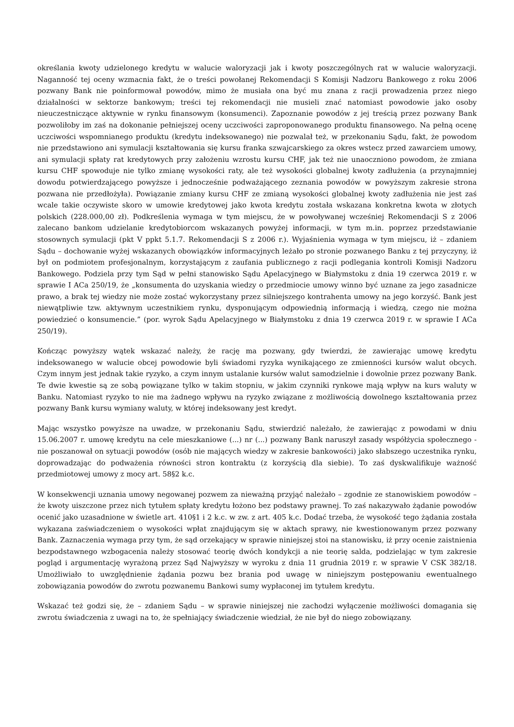określania kwoty udzielonego kredytu w walucie waloryzacji jak i kwoty poszczególnych rat w walucie waloryzacji. Naganność tej oceny wzmacnia fakt, że o treści powołanej Rekomendacji S Komisji Nadzoru Bankowego z roku 2006 pozwany Bank nie poinformował powodów, mimo że musiała ona być mu znana z racji prowadzenia przez niego działalności w sektorze bankowym; treści tej rekomendacji nie musieli znać natomiast powodowie jako osoby nieuczestniczące aktywnie w rynku finansowym (konsumenci). Zapoznanie powodów z jej treścią przez pozwany Bank pozwoliłoby im zaś na dokonanie pełniejszej oceny uczciwości zaproponowanego produktu finansowego. Na pełną ocenę uczciwości wspomnianego produktu (kredytu indeksowanego) nie pozwalał też, w przekonaniu Sądu, fakt, że powodom nie przedstawiono ani symulacji kształtowania się kursu franka szwajcarskiego za okres wstecz przed zawarciem umowy, ani symulacji spłaty rat kredytowych przy założeniu wzrostu kursu CHF, jak też nie unaoczniono powodom, że zmiana kursu CHF spowoduje nie tylko zmianę wysokości raty, ale też wysokości globalnej kwoty zadłużenia (a przynajmniej dowodu potwierdzającego powyższe i jednocześnie podważającego zeznania powodów w powyższym zakresie strona pozwana nie przedłożyła). Powiązanie zmiany kursu CHF ze zmianą wysokości globalnej kwoty zadłużenia nie jest zaś wcale takie oczywiste skoro w umowie kredytowej jako kwota kredytu została wskazana konkretna kwota w złotych polskich (228.000,00 zł). Podkreślenia wymaga w tym miejscu, że w powoływanej wcześniej Rekomendacji S z 2006 zalecano bankom udzielanie kredytobiorcom wskazanych powyżej informacji, w tym m.in. poprzez przedstawianie stosownych symulacji (pkt V ppkt 5.1.7. Rekomendacji S z 2006 r.). Wyjaśnienia wymaga w tym miejscu, iż – zdaniem Sądu – dochowanie wyżej wskazanych obowiązków informacyjnych leżało po stronie pozwanego Banku z tej przyczyny, iż był on podmiotem profesjonalnym, korzystającym z zaufania publicznego z racji podlegania kontroli Komisji Nadzoru Bankowego. Podziela przy tym Sąd w pełni stanowisko Sądu Apelacyjnego w Białymstoku z dnia 19 czerwca 2019 r. w sprawie I ACa 250/19, że „konsumenta do uzyskania wiedzy o przedmiocie umowy winno być uznane za jego zasadnicze prawo, a brak tej wiedzy nie może zostać wykorzystany przez silniejszego kontrahenta umowy na jego korzyść. Bank jest niewątpliwie tzw. aktywnym uczestnikiem rynku, dysponującym odpowiednią informacją i wiedzą, czego nie można powiedzieć o konsumencie.” (por. wyrok Sądu Apelacyjnego w Białymstoku z dnia 19 czerwca 2019 r. w sprawie I ACa 250/19).
Kończąc powyższy wątek wskazać należy, że rację ma pozwany, gdy twierdzi, że zawierając umowę kredytu indeksowanego w walucie obcej powodowie byli świadomi ryzyka wynikającego ze zmienności kursów walut obcych. Czym innym jest jednak takie ryzyko, a czym innym ustalanie kursów walut samodzielnie i dowolnie przez pozwany Bank. Te dwie kwestie są ze sobą powiązane tylko w takim stopniu, w jakim czynniki rynkowe mają wpływ na kurs waluty w Banku. Natomiast ryzyko to nie ma żadnego wpływu na ryzyko związane z możliwością dowolnego kształtowania przez pozwany Bank kursu wymiany waluty, w której indeksowany jest kredyt.
Mając wszystko powyższe na uwadze, w przekonaniu Sądu, stwierdzić należało, że zawierając z powodami w dniu 15.06.2007 r. umowę kredytu na cele mieszkaniowe (...) nr (...) pozwany Bank naruszył zasady współżycia społecznego - nie poszanował on sytuacji powodów (osób nie mających wiedzy w zakresie bankowości) jako słabszego uczestnika rynku, doprowadzając do podważenia równości stron kontraktu (z korzyścią dla siebie). To zaś dyskwalifikuje ważność przedmiotowej umowy z mocy art. 58§2 k.c.
W konsekwencji uznania umowy negowanej pozwem za nieważną przyjąć należało – zgodnie ze stanowiskiem powodów – że kwoty uiszczone przez nich tytułem spłaty kredytu łożono bez podstawy prawnej. To zaś nakazywało żądanie powodów ocenić jako uzasadnione w świetle art. 410§1 i 2 k.c. w zw. z art. 405 k.c. Dodać trzeba, że wysokość tego żądania została wykazana zaświadczeniem o wysokości wpłat znajdującym się w aktach sprawy, nie kwestionowanym przez pozwany Bank. Zaznaczenia wymaga przy tym, że sąd orzekający w sprawie niniejszej stoi na stanowisku, iż przy ocenie zaistnienia bezpodstawnego wzbogacenia należy stosować teorię dwóch kondykcji a nie teorię salda, podzielając w tym zakresie pogląd i argumentację wyrażoną przez Sąd Najwyższy w wyroku z dnia 11 grudnia 2019 r. w sprawie V CSK 382/18. Umożliwiało to uwzględnienie żądania pozwu bez brania pod uwagę w niniejszym postępowaniu ewentualnego zobowiązania powodów do zwrotu pozwanemu Bankowi sumy wypłaconej im tytułem kredytu.
Wskazać też godzi się, że – zdaniem Sądu – w sprawie niniejszej nie zachodzi wyłączenie możliwości domagania się zwrotu świadczenia z uwagi na to, że spełniający świadczenie wiedział, że nie był do niego zobowiązany.